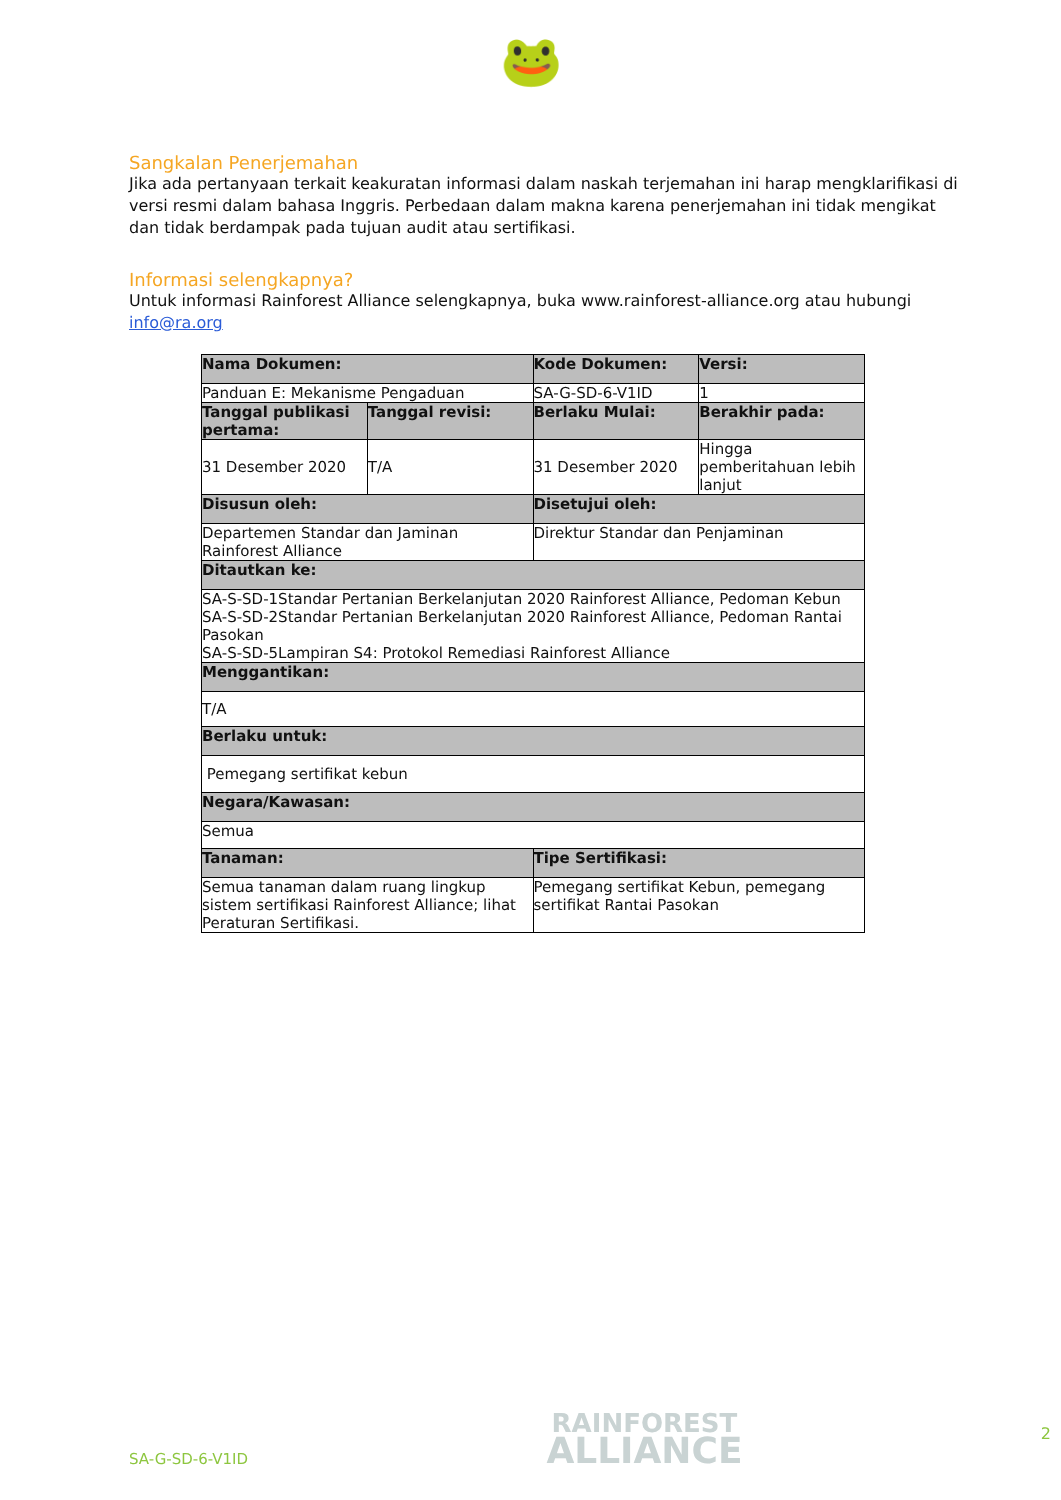🐸
Sangkalan Penerjemahan
Jika ada pertanyaan terkait keakuratan informasi dalam naskah terjemahan ini harap mengklarifikasi di versi resmi dalam bahasa Inggris. Perbedaan dalam makna karena penerjemahan ini tidak mengikat dan tidak berdampak pada tujuan audit atau sertifikasi.
Informasi selengkapnya?
Untuk informasi Rainforest Alliance selengkapnya, buka www.rainforest-alliance.org atau hubungi info@ra.org
| Nama Dokumen: | | Kode Dokumen: | Versi: |
| --- | --- | --- | --- |
| Panduan E: Mekanisme Pengaduan | | SA-G-SD-6-V1ID | 1 |
| Tanggal publikasi pertama: | Tanggal revisi: | Berlaku Mulai: | Berakhir pada: |
| 31 Desember 2020 | T/A | 31 Desember 2020 | Hingga pemberitahuan lebih lanjut |
| Disusun oleh: | | Disetujui oleh: | |
| Departemen Standar dan Jaminan Rainforest Alliance | | Direktur Standar dan Penjaminan | |
| Ditautkan ke: | | | |
| SA-S-SD-1Standar Pertanian Berkelanjutan 2020 Rainforest Alliance, Pedoman Kebun SA-S-SD-2Standar Pertanian Berkelanjutan 2020 Rainforest Alliance, Pedoman Rantai Pasokan SA-S-SD-5Lampiran S4: Protokol Remediasi Rainforest Alliance | | | |
| Menggantikan: | | | |
| T/A | | | |
| Berlaku untuk: | | | |
| Pemegang sertifikat kebun | | | |
| Negara/Kawasan: | | | |
| Semua | | | |
| Tanaman: | | Tipe Sertifikasi: | |
| Semua tanaman dalam ruang lingkup sistem sertifikasi Rainforest Alliance; lihat Peraturan Sertifikasi. | | Pemegang sertifikat Kebun, pemegang sertifikat Rantai Pasokan | |
SA-G-SD-6-V1ID
RAINFOREST
ALLIANCE
2